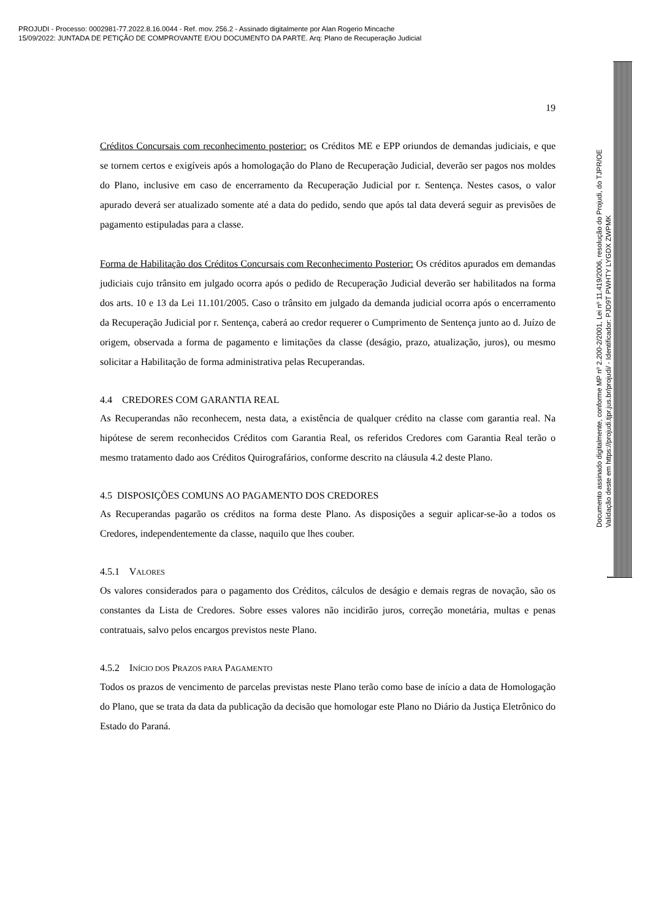PROJUDI - Processo: 0002981-77.2022.8.16.0044 - Ref. mov. 256.2 - Assinado digitalmente por Alan Rogerio Mincache
15/09/2022: JUNTADA DE PETIÇÃO DE COMPROVANTE E/OU DOCUMENTO DA PARTE. Arq: Plano de Recuperação Judicial
19
Créditos Concursais com reconhecimento posterior: os Créditos ME e EPP oriundos de demandas judiciais, e que se tornem certos e exigíveis após a homologação do Plano de Recuperação Judicial, deverão ser pagos nos moldes do Plano, inclusive em caso de encerramento da Recuperação Judicial por r. Sentença. Nestes casos, o valor apurado deverá ser atualizado somente até a data do pedido, sendo que após tal data deverá seguir as previsões de pagamento estipuladas para a classe.
Forma de Habilitação dos Créditos Concursais com Reconhecimento Posterior: Os créditos apurados em demandas judiciais cujo trânsito em julgado ocorra após o pedido de Recuperação Judicial deverão ser habilitados na forma dos arts. 10 e 13 da Lei 11.101/2005. Caso o trânsito em julgado da demanda judicial ocorra após o encerramento da Recuperação Judicial por r. Sentença, caberá ao credor requerer o Cumprimento de Sentença junto ao d. Juízo de origem, observada a forma de pagamento e limitações da classe (deságio, prazo, atualização, juros), ou mesmo solicitar a Habilitação de forma administrativa pelas Recuperandas.
4.4 CREDORES COM GARANTIA REAL
As Recuperandas não reconhecem, nesta data, a existência de qualquer crédito na classe com garantia real. Na hipótese de serem reconhecidos Créditos com Garantia Real, os referidos Credores com Garantia Real terão o mesmo tratamento dado aos Créditos Quirografários, conforme descrito na cláusula 4.2 deste Plano.
4.5 DISPOSIÇÕES COMUNS AO PAGAMENTO DOS CREDORES
As Recuperandas pagarão os créditos na forma deste Plano. As disposições a seguir aplicar-se-ão a todos os Credores, independentemente da classe, naquilo que lhes couber.
4.5.1 VALORES
Os valores considerados para o pagamento dos Créditos, cálculos de deságio e demais regras de novação, são os constantes da Lista de Credores. Sobre esses valores não incidirão juros, correção monetária, multas e penas contratuais, salvo pelos encargos previstos neste Plano.
4.5.2 INÍCIO DOS PRAZOS PARA PAGAMENTO
Todos os prazos de vencimento de parcelas previstas neste Plano terão como base de início a data de Homologação do Plano, que se trata da data da publicação da decisão que homologar este Plano no Diário da Justiça Eletrônico do Estado do Paraná.
Documento assinado digitalmente, conforme MP nº 2.200-2/2001, Lei nº 11.419/2006, resolução do Projudi, do TJPR/OE
Validação deste em https://projudi.tjpr.jus.br/projudi/ - Identificador: PJD9T PWHTY LYGDX ZWPMK